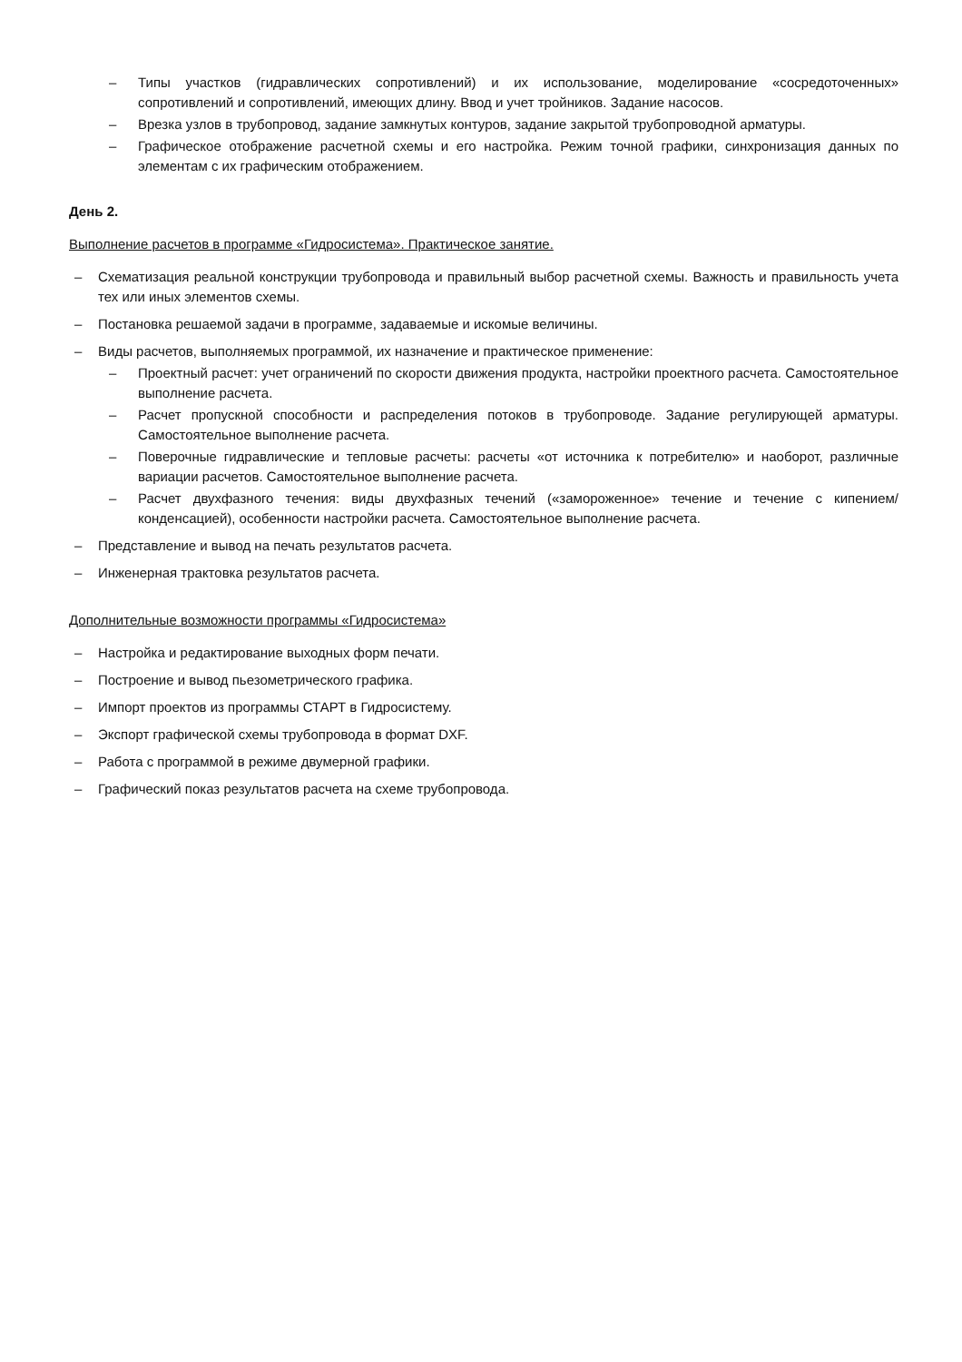– Типы участков (гидравлических сопротивлений) и их использование, моделирование «сосредоточенных» сопротивлений и сопротивлений, имеющих длину. Ввод и учет тройников. Задание насосов.
– Врезка узлов в трубопровод, задание замкнутых контуров, задание закрытой трубопроводной арматуры.
– Графическое отображение расчетной схемы и его настройка. Режим точной графики, синхронизация данных по элементам с их графическим отображением.
День 2.
Выполнение расчетов в программе «Гидросистема». Практическое занятие.
– Схематизация реальной конструкции трубопровода и правильный выбор расчетной схемы. Важность и правильность учета тех или иных элементов схемы.
– Постановка решаемой задачи в программе, задаваемые и искомые величины.
– Виды расчетов, выполняемых программой, их назначение и практическое применение:
– Проектный расчет: учет ограничений по скорости движения продукта, настройки проектного расчета. Самостоятельное выполнение расчета.
– Расчет пропускной способности и распределения потоков в трубопроводе. Задание регулирующей арматуры. Самостоятельное выполнение расчета.
– Поверочные гидравлические и тепловые расчеты: расчеты «от источника к потребителю» и наоборот, различные вариации расчетов. Самостоятельное выполнение расчета.
– Расчет двухфазного течения: виды двухфазных течений («замороженное» течение и течение с кипением/конденсацией), особенности настройки расчета. Самостоятельное выполнение расчета.
– Представление и вывод на печать результатов расчета.
– Инженерная трактовка результатов расчета.
Дополнительные возможности программы «Гидросистема»
– Настройка и редактирование выходных форм печати.
– Построение и вывод пьезометрического графика.
– Импорт проектов из программы СТАРТ в Гидросистему.
– Экспорт графической схемы трубопровода в формат DXF.
– Работа с программой в режиме двумерной графики.
– Графический показ результатов расчета на схеме трубопровода.